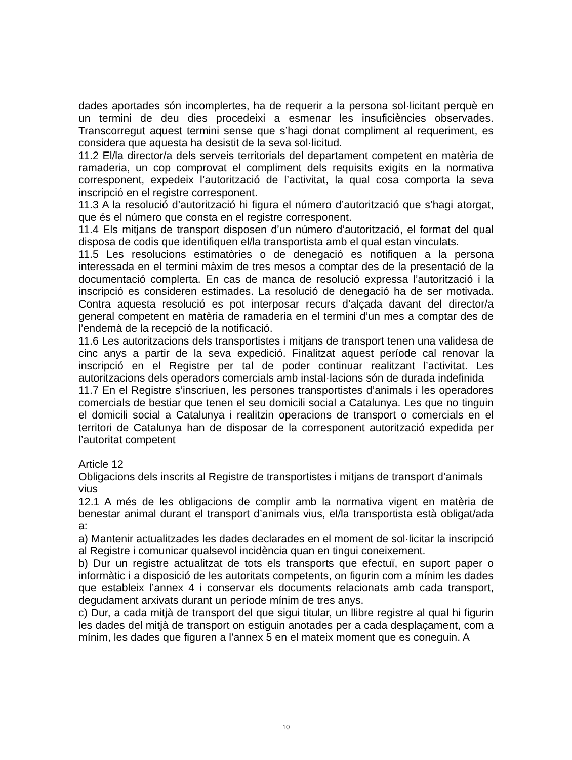dades aportades són incomplertes, ha de requerir a la persona sol·licitant perquè en un termini de deu dies procedeixi a esmenar les insuficiències observades. Transcorregut aquest termini sense que s’hagi donat compliment al requeriment, es considera que aquesta ha desistit de la seva sol·licitud.
11.2 El/la director/a dels serveis territorials del departament competent en matèria de ramaderia, un cop comprovat el compliment dels requisits exigits en la normativa corresponent, expedeix l’autorització de l’activitat, la qual cosa comporta la seva inscripció en el registre corresponent.
11.3 A la resolució d’autorització hi figura el número d’autorització que s’hagi atorgat, que és el número que consta en el registre corresponent.
11.4 Els mitjans de transport disposen d’un número d’autorització, el format del qual disposa de codis que identifiquen el/la transportista amb el qual estan vinculats.
11.5 Les resolucions estimatòries o de denegació es notifiquen a la persona interessada en el termini màxim de tres mesos a comptar des de la presentació de la documentació complerta. En cas de manca de resolució expressa l’autorització i la inscripció es consideren estimades. La resolució de denegació ha de ser motivada. Contra aquesta resolució es pot interposar recurs d’alçada davant del director/a general competent en matèria de ramaderia en el termini d’un mes a comptar des de l’endemà de la recepció de la notificació.
11.6 Les autoritzacions dels transportistes i mitjans de transport tenen una validesa de cinc anys a partir de la seva expedició. Finalitzat aquest període cal renovar la inscripció en el Registre per tal de poder continuar realitzant l’activitat. Les autoritzacions dels operadors comercials amb instal·lacions són de durada indefinida
11.7 En el Registre s’inscriuen, les persones transportistes d’animals i les operadores comercials de bestiar que tenen el seu domicili social a Catalunya. Les que no tinguin el domicili social a Catalunya i realitzin operacions de transport o comercials en el territori de Catalunya han de disposar de la corresponent autorització expedida per l’autoritat competent
Article 12
Obligacions dels inscrits al Registre de transportistes i mitjans de transport d’animals vius
12.1 A més de les obligacions de complir amb la normativa vigent en matèria de benestar animal durant el transport d’animals vius, el/la transportista està obligat/ada a:
a) Mantenir actualitzades les dades declarades en el moment de sol·licitar la inscripció al Registre i comunicar qualsevol incidència quan en tingui coneixement.
b) Dur un registre actualitzat de tots els transports que efectuï, en suport paper o informàtic i a disposició de les autoritats competents, on figurin com a mínim les dades que estableix l’annex 4 i conservar els documents relacionats amb cada transport, degudament arxivats durant un període mínim de tres anys.
c) Dur, a cada mitjà de transport del que sigui titular, un llibre registre al qual hi figurin les dades del mitjà de transport on estiguin anotades per a cada desplaçament, com a mínim, les dades que figuren a l’annex 5 en el mateix moment que es coneguin. A
10